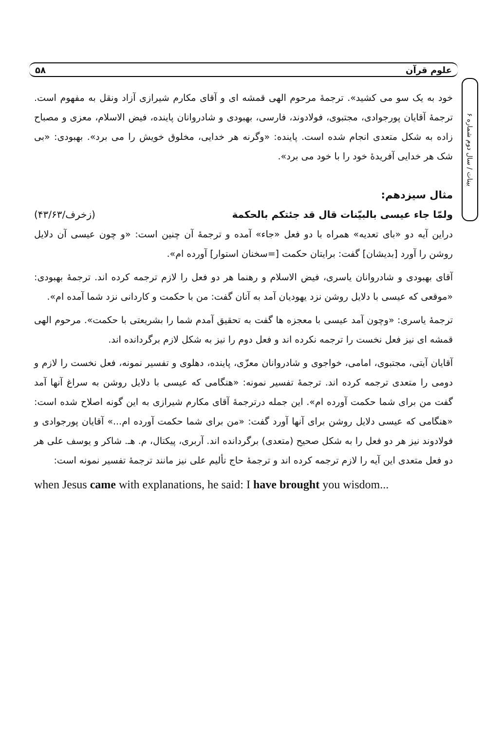علوم قرآن ۵۸
بینات / سال دوم شماره ۶
خود به یک سو می کشید». ترجمهٔ مرحوم الهی قمشه ای و آقای مکارم شیرازی آزاد ونقل به مفهوم است. ترجمهٔ آقایان پورجوادی، مجتبوی، فولادوند، فارسی، بهبودی و شادروانان پاینده، فیض الاسلام، معزی و مصباح زاده به شکل متعدی انجام شده است. پاینده: «وگرنه هر خدایی، مخلوق خویش را می برد». بهبودی: «بی شک هر خدایی آفریدهٔ خود را با خود می برد».
مثال سیزدهم:
ولمّا جاء عیسی بالبیّنات قال قد جئتکم بالحکمة (زخرف/۴۳/۶۳)
دراین آیه دو «بای تعدیه» همراه با دو فعل «جاء» آمده و ترجمهٔ آن چنین است: «و چون عیسی آن دلایل روشن را آورد [بدیشان] گفت: برایتان حکمت [=سخنان استوار] آورده ام».
آقای بهبودی و شادروانان یاسری، فیض الاسلام و رهنما هر دو فعل را لازم ترجمه کرده اند. ترجمهٔ بهبودی: «موقعی که عیسی با دلایل روشن نزد یهودیان آمد به آنان گفت: من با حکمت و کاردانی نزد شما آمده ام».
ترجمهٔ یاسری: «وچون آمد عیسی با معجزه ها گفت به تحقیق آمدم شما را بشریعتی با حکمت». مرحوم الهی قمشه ای نیز فعل نخست را ترجمه نکرده اند و فعل دوم را نیز به شکل لازم برگردانده اند.
آقایان آیتی، مجتبوی، امامی، خواجوی و شادروانان معزّی، پاینده، دهلوی و تفسیر نمونه، فعل نخست را لازم و دومی را متعدی ترجمه کرده اند. ترجمهٔ تفسیر نمونه: «هنگامی که عیسی با دلایل روشن به سراغ آنها آمد گفت من برای شما حکمت آورده ام». این جمله درترجمهٔ آقای مکارم شیرازی به این گونه اصلاح شده است: «هنگامی که عیسی دلایل روشن برای آنها آورد گفت: «من برای شما حکمت آورده ام...» آقایان پورجوادی و فولادوند نیز هر دو فعل را به شکل صحیح (متعدی) برگردانده اند. آربری، پیکتال، م. هـ. شاکر و یوسف علی هر دو فعل متعدی این آیه را لازم ترجمه کرده اند و ترجمهٔ حاج تألیم علی نیز مانند ترجمهٔ تفسیر نمونه است:
when Jesus came with explanations, he said: I have brought you wisdom...